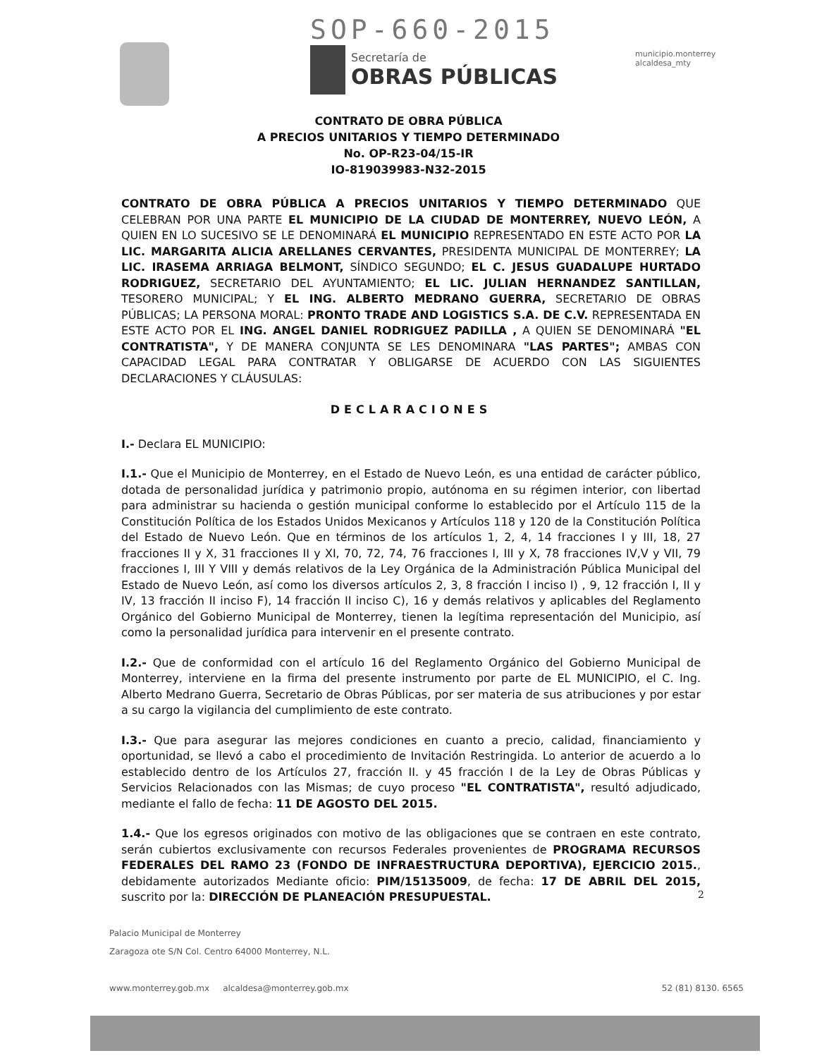SOP-660-2015
Secretaría de
OBRAS PÚBLICAS
municipio.monterrey
alcaldesa_mty
CONTRATO DE OBRA PÚBLICA
A PRECIOS UNITARIOS Y TIEMPO DETERMINADO
No. OP-R23-04/15-IR
IO-819039983-N32-2015
CONTRATO DE OBRA PÚBLICA A PRECIOS UNITARIOS Y TIEMPO DETERMINADO QUE CELEBRAN POR UNA PARTE EL MUNICIPIO DE LA CIUDAD DE MONTERREY, NUEVO LEÓN, A QUIEN EN LO SUCESIVO SE LE DENOMINARÁ EL MUNICIPIO REPRESENTADO EN ESTE ACTO POR LA LIC. MARGARITA ALICIA ARELLANES CERVANTES, PRESIDENTA MUNICIPAL DE MONTERREY; LA LIC. IRASEMA ARRIAGA BELMONT, SÍNDICO SEGUNDO; EL C. JESUS GUADALUPE HURTADO RODRIGUEZ, SECRETARIO DEL AYUNTAMIENTO; EL LIC. JULIAN HERNANDEZ SANTILLAN, TESORERO MUNICIPAL; Y EL ING. ALBERTO MEDRANO GUERRA, SECRETARIO DE OBRAS PÚBLICAS; LA PERSONA MORAL: PRONTO TRADE AND LOGISTICS S.A. DE C.V. REPRESENTADA EN ESTE ACTO POR EL ING. ANGEL DANIEL RODRIGUEZ PADILLA , A QUIEN SE DENOMINARÁ "EL CONTRATISTA", Y DE MANERA CONJUNTA SE LES DENOMINARA "LAS PARTES"; AMBAS CON CAPACIDAD LEGAL PARA CONTRATAR Y OBLIGARSE DE ACUERDO CON LAS SIGUIENTES DECLARACIONES Y CLÁUSULAS:
DECLARACIONES
I.- Declara EL MUNICIPIO:
I.1.- Que el Municipio de Monterrey, en el Estado de Nuevo León, es una entidad de carácter público, dotada de personalidad jurídica y patrimonio propio, autónoma en su régimen interior, con libertad para administrar su hacienda o gestión municipal conforme lo establecido por el Artículo 115 de la Constitución Política de los Estados Unidos Mexicanos y Artículos 118 y 120 de la Constitución Política del Estado de Nuevo León. Que en términos de los artículos 1, 2, 4, 14 fracciones I y III, 18, 27 fracciones II y X, 31 fracciones II y XI, 70, 72, 74, 76 fracciones I, III y X, 78 fracciones IV,V y VII, 79 fracciones I, III Y VIII y demás relativos de la Ley Orgánica de la Administración Pública Municipal del Estado de Nuevo León, así como los diversos artículos 2, 3, 8 fracción I inciso I) , 9, 12 fracción I, II y IV, 13 fracción II inciso F), 14 fracción II inciso C), 16 y demás relativos y aplicables del Reglamento Orgánico del Gobierno Municipal de Monterrey, tienen la legítima representación del Municipio, así como la personalidad jurídica para intervenir en el presente contrato.
I.2.- Que de conformidad con el artículo 16 del Reglamento Orgánico del Gobierno Municipal de Monterrey, interviene en la firma del presente instrumento por parte de EL MUNICIPIO, el C. Ing. Alberto Medrano Guerra, Secretario de Obras Públicas, por ser materia de sus atribuciones y por estar a su cargo la vigilancia del cumplimiento de este contrato.
I.3.- Que para asegurar las mejores condiciones en cuanto a precio, calidad, financiamiento y oportunidad, se llevó a cabo el procedimiento de Invitación Restringida. Lo anterior de acuerdo a lo establecido dentro de los Artículos 27, fracción II. y 45 fracción I de la Ley de Obras Públicas y Servicios Relacionados con las Mismas; de cuyo proceso "EL CONTRATISTA", resultó adjudicado, mediante el fallo de fecha: 11 DE AGOSTO DEL 2015.
1.4.- Que los egresos originados con motivo de las obligaciones que se contraen en este contrato, serán cubiertos exclusivamente con recursos Federales provenientes de PROGRAMA RECURSOS FEDERALES DEL RAMO 23 (FONDO DE INFRAESTRUCTURA DEPORTIVA), EJERCICIO 2015., debidamente autorizados Mediante oficio: PIM/15135009, de fecha: 17 DE ABRIL DEL 2015, suscrito por la: DIRECCIÓN DE PLANEACIÓN PRESUPUESTAL.
2
Palacio Municipal de Monterrey
Zaragoza ote S/N Col. Centro 64000 Monterrey, N.L.
www.monterrey.gob.mx alcaldesa@monterrey.gob.mx 52 (81) 8130. 6565